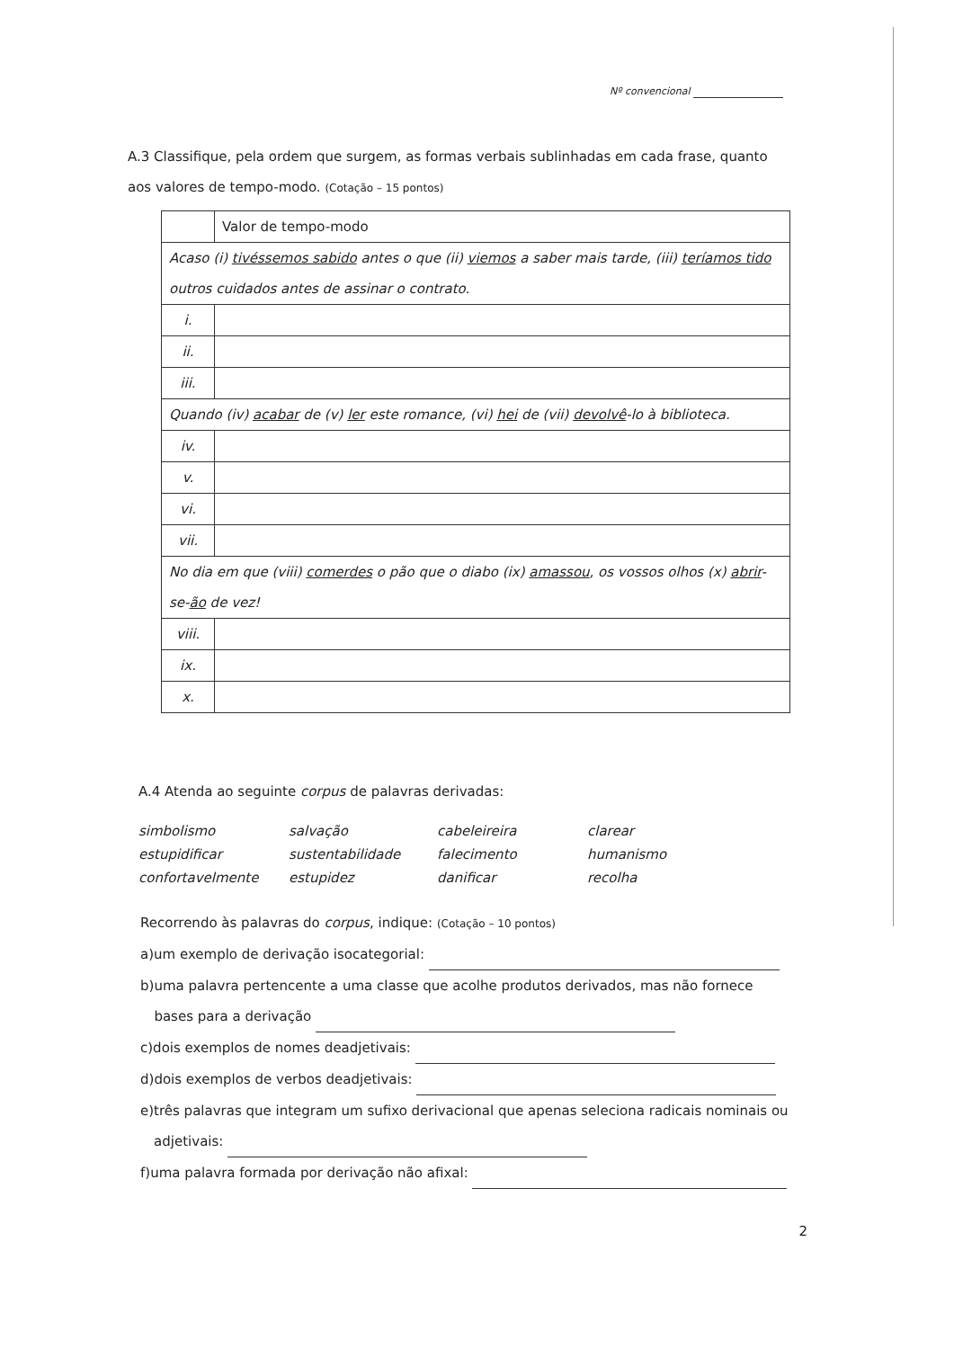Nº convencional
A.3 Classifique, pela ordem que surgem, as formas verbais sublinhadas em cada frase, quanto aos valores de tempo-modo. (Cotação – 15 pontos)
| | Valor de tempo-modo |
| Acaso (i) tivéssemos sabido antes o que (ii) viemos a saber mais tarde, (iii) teríamos tido outros cuidados antes de assinar o contrato. | |
| i. | |
| ii. | |
| iii. | |
| Quando (iv) acabar de (v) ler este romance, (vi) hei de (vii) devolvê -lo à biblioteca. | |
| iv. | |
| v. | |
| vi. | |
| vii. | |
| No dia em que (viii) comerdes o pão que o diabo (ix) amassou , os vossos olhos (x) abrir -se- ão de vez! | |
| viii. | |
| ix. | |
| x. | |
A.4 Atenda ao seguinte corpus de palavras derivadas:
simbolismo
salvação
cabeleireira
clarear
estupidificar
sustentabilidade
falecimento
humanismo
confortavelmente
estupidez
danificar
recolha
Recorrendo às palavras do corpus, indique: (Cotação – 10 pontos)
a) um exemplo de derivação isocategorial:
b) uma palavra pertencente a uma classe que acolhe produtos derivados, mas não fornece bases para a derivação
c) dois exemplos de nomes deadjetivais:
d) dois exemplos de verbos deadjetivais:
e) três palavras que integram um sufixo derivacional que apenas seleciona radicais nominais ou adjetivais:
f) uma palavra formada por derivação não afixal:
2